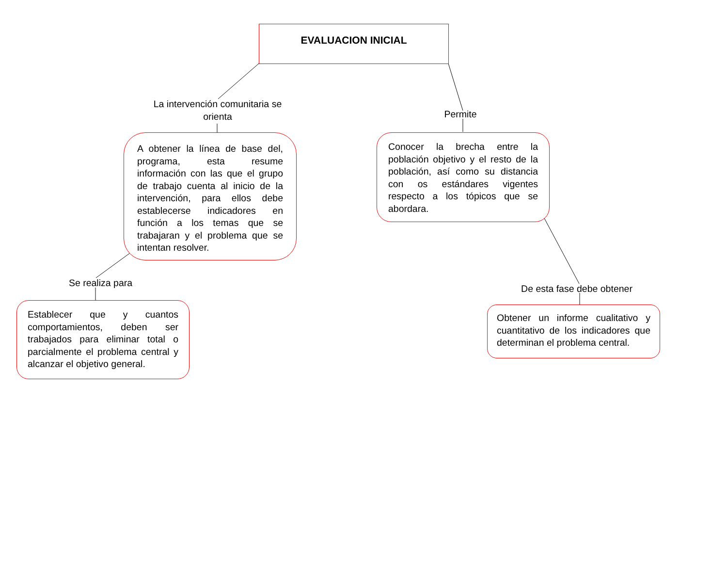EVALUACION INICIAL
La intervención comunitaria se orienta
Permite
A obtener la línea de base del, programa, esta resume información con las que el grupo de trabajo cuenta al inicio de la intervención, para ellos debe establecerse indicadores en función a los temas que se trabajaran y el problema que se intentan resolver.
Conocer la brecha entre la población objetivo y el resto de la población, así como su distancia con os estándares vigentes respecto a los tópicos que se abordara.
Se realiza para
De esta fase debe obtener
Establecer que y cuantos comportamientos, deben ser trabajados para eliminar total o parcialmente el problema central y alcanzar el objetivo general.
Obtener un informe cualitativo y cuantitativo de los indicadores que determinan el problema central.